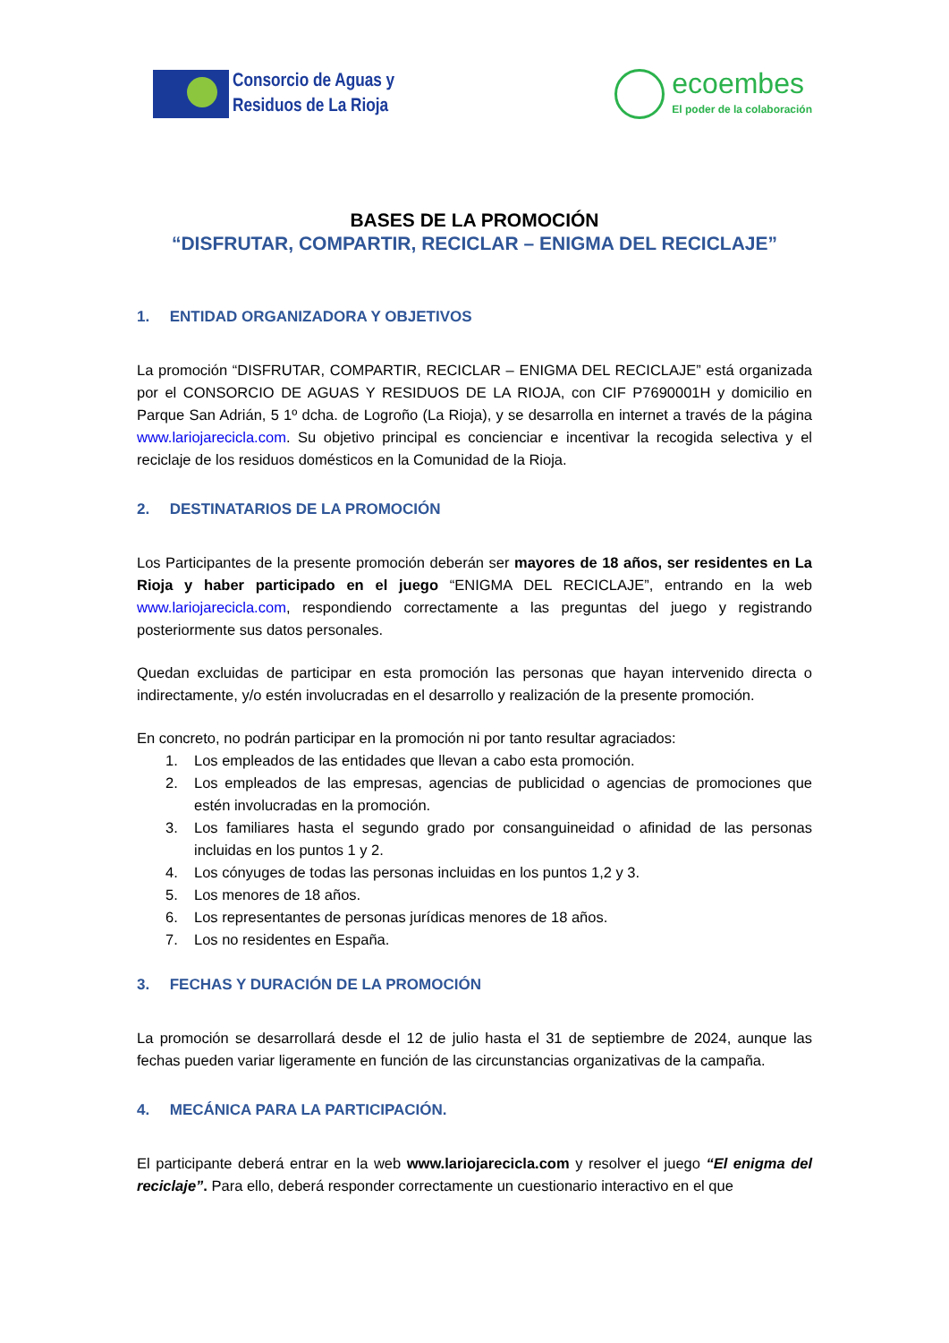Consorcio de Aguas y
Residuos de La Rioja
ecoembes
El poder de la colaboración
BASES DE LA PROMOCIÓN
“DISFRUTAR, COMPARTIR, RECICLAR – ENIGMA DEL RECICLAJE”
1. ENTIDAD ORGANIZADORA Y OBJETIVOS
La promoción “DISFRUTAR, COMPARTIR, RECICLAR – ENIGMA DEL RECICLAJE” está organizada por el CONSORCIO DE AGUAS Y RESIDUOS DE LA RIOJA, con CIF P7690001H y domicilio en Parque San Adrián, 5 1º dcha. de Logroño (La Rioja), y se desarrolla en internet a través de la página www.lariojarecicla.com. Su objetivo principal es concienciar e incentivar la recogida selectiva y el reciclaje de los residuos domésticos en la Comunidad de la Rioja.
2. DESTINATARIOS DE LA PROMOCIÓN
Los Participantes de la presente promoción deberán ser mayores de 18 años, ser residentes en La Rioja y haber participado en el juego “ENIGMA DEL RECICLAJE”, entrando en la web www.lariojarecicla.com, respondiendo correctamente a las preguntas del juego y registrando posteriormente sus datos personales.
Quedan excluidas de participar en esta promoción las personas que hayan intervenido directa o indirectamente, y/o estén involucradas en el desarrollo y realización de la presente promoción.
En concreto, no podrán participar en la promoción ni por tanto resultar agraciados:
1. Los empleados de las entidades que llevan a cabo esta promoción.
2. Los empleados de las empresas, agencias de publicidad o agencias de promociones que estén involucradas en la promoción.
3. Los familiares hasta el segundo grado por consanguineidad o afinidad de las personas incluidas en los puntos 1 y 2.
4. Los cónyuges de todas las personas incluidas en los puntos 1,2 y 3.
5. Los menores de 18 años.
6. Los representantes de personas jurídicas menores de 18 años.
7. Los no residentes en España.
3. FECHAS Y DURACIÓN DE LA PROMOCIÓN
La promoción se desarrollará desde el 12 de julio hasta el 31 de septiembre de 2024, aunque las fechas pueden variar ligeramente en función de las circunstancias organizativas de la campaña.
4. MECÁNICA PARA LA PARTICIPACIÓN.
El participante deberá entrar en la web www.lariojarecicla.com y resolver el juego “El enigma del reciclaje”. Para ello, deberá responder correctamente un cuestionario interactivo en el que